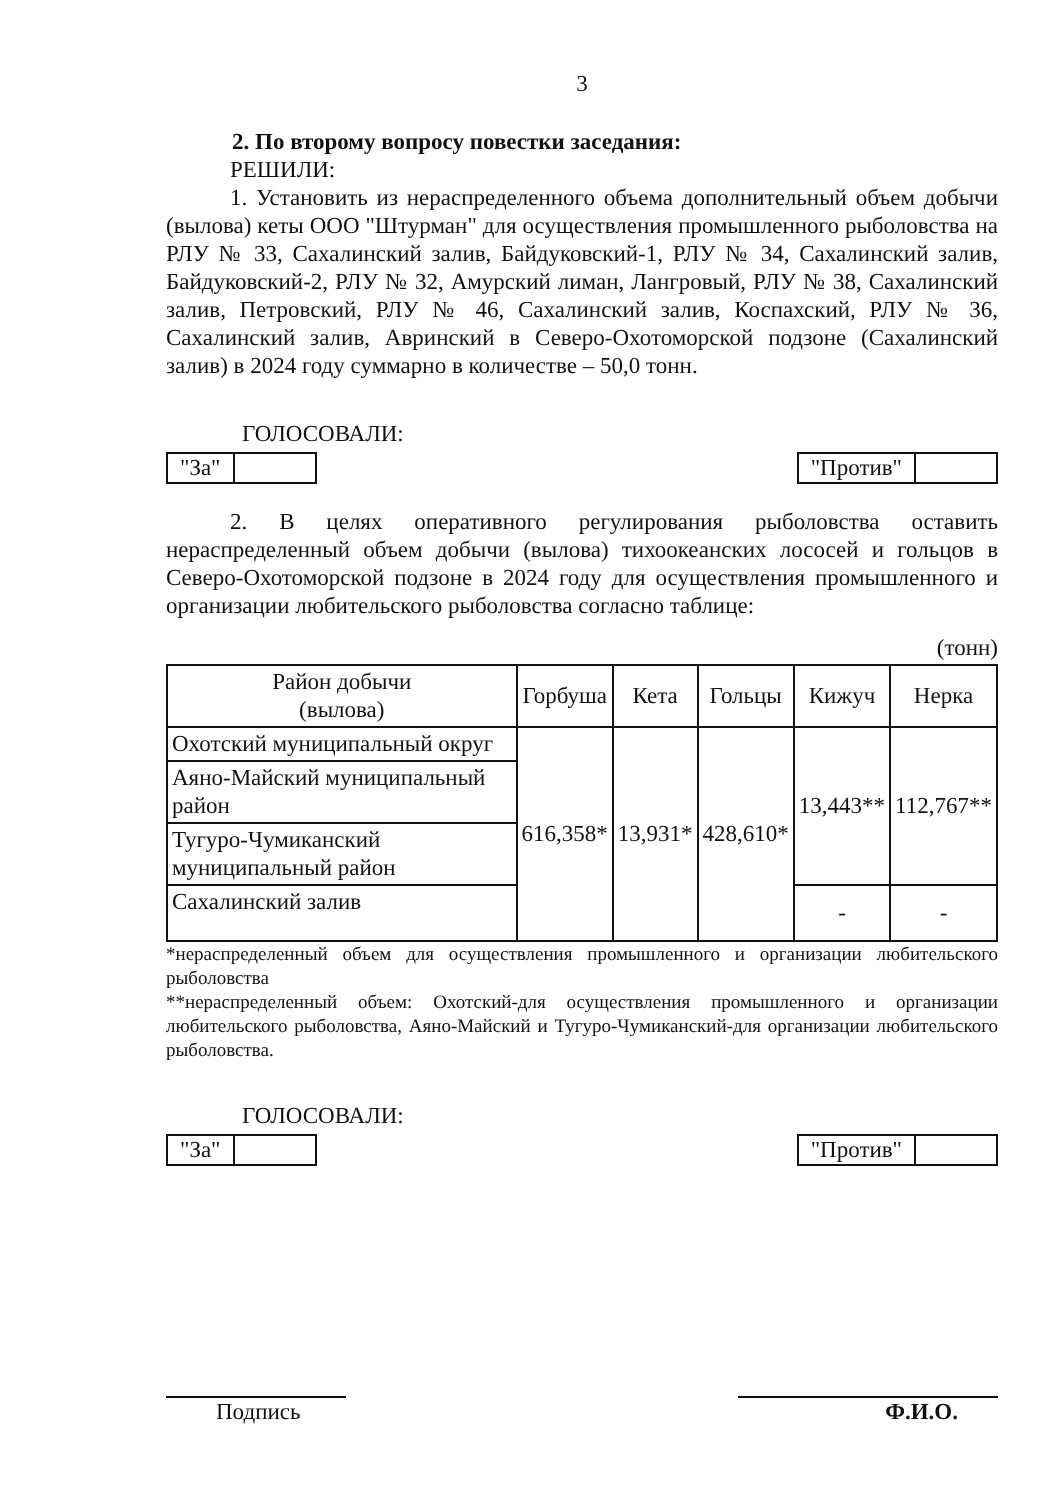3
2. По второму вопросу повестки заседания:
РЕШИЛИ:
1. Установить из нераспределенного объема дополнительный объем добычи (вылова) кеты ООО "Штурман" для осуществления промышленного рыболовства на РЛУ № 33, Сахалинский залив, Байдуковский-1, РЛУ № 34, Сахалинский залив, Байдуковский-2, РЛУ № 32, Амурский лиман, Лангровый, РЛУ № 38, Сахалинский залив, Петровский, РЛУ № 46, Сахалинский залив, Коспахский, РЛУ № 36, Сахалинский залив, Авринский в Северо-Охотоморской подзоне (Сахалинский залив) в 2024 году суммарно в количестве – 50,0 тонн.
ГОЛОСОВАЛИ:
"За" "Против"
2. В целях оперативного регулирования рыболовства оставить нераспределенный объем добычи (вылова) тихоокеанских лососей и гольцов в Северо-Охотоморской подзоне в 2024 году для осуществления промышленного и организации любительского рыболовства согласно таблице:
(тонн)
| Район добычи (вылова) | Горбуша | Кета | Гольцы | Кижуч | Нерка |
| --- | --- | --- | --- | --- | --- |
| Охотский муниципальный округ | 616,358* | 13,931* | 428,610* | 13,443** | 112,767** |
| Аяно-Майский муниципальный район | | | | | |
| Тугуро-Чумиканский муниципальный район | | | | | |
| Сахалинский залив | | | | - | - |
*нераспределенный объем для осуществления промышленного и организации любительского рыболовства
**нераспределенный объем: Охотский-для осуществления промышленного и организации любительского рыболовства, Аяно-Майский и Тугуро-Чумиканский-для организации любительского рыболовства.
ГОЛОСОВАЛИ:
"За" "Против"
Подпись Ф.И.О.